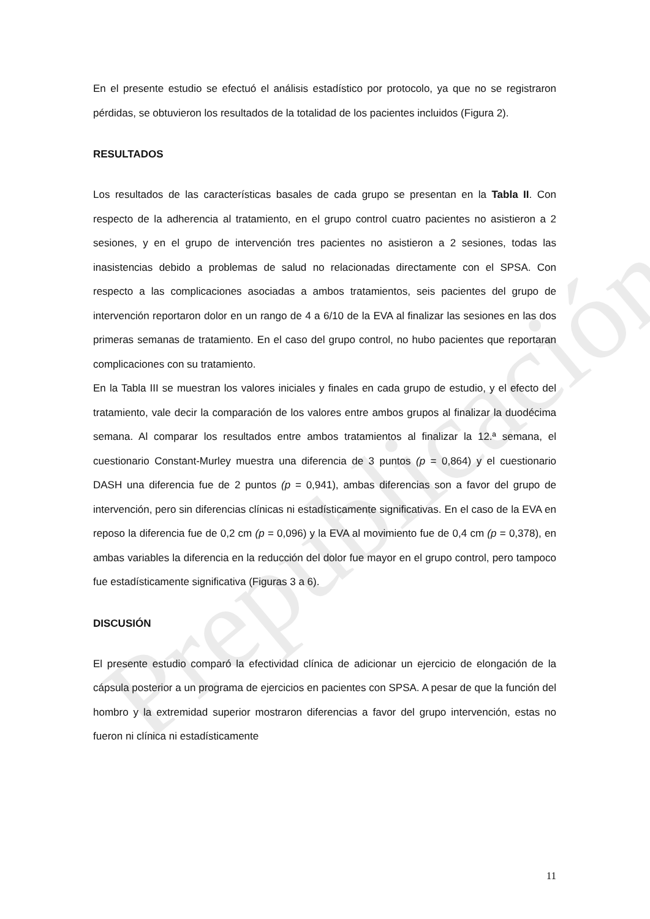Prepublicación
En el presente estudio se efectuó el análisis estadístico por protocolo, ya que no se registraron pérdidas, se obtuvieron los resultados de la totalidad de los pacientes incluidos (Figura 2).
RESULTADOS
Los resultados de las características basales de cada grupo se presentan en la Tabla II. Con respecto de la adherencia al tratamiento, en el grupo control cuatro pacientes no asistieron a 2 sesiones, y en el grupo de intervención tres pacientes no asistieron a 2 sesiones, todas las inasistencias debido a problemas de salud no relacionadas directamente con el SPSA. Con respecto a las complicaciones asociadas a ambos tratamientos, seis pacientes del grupo de intervención reportaron dolor en un rango de 4 a 6/10 de la EVA al finalizar las sesiones en las dos primeras semanas de tratamiento. En el caso del grupo control, no hubo pacientes que reportaran complicaciones con su tratamiento.
En la Tabla III se muestran los valores iniciales y finales en cada grupo de estudio, y el efecto del tratamiento, vale decir la comparación de los valores entre ambos grupos al finalizar la duodécima semana. Al comparar los resultados entre ambos tratamientos al finalizar la 12.ª semana, el cuestionario Constant-Murley muestra una diferencia de 3 puntos (p = 0,864) y el cuestionario DASH una diferencia fue de 2 puntos (p = 0,941), ambas diferencias son a favor del grupo de intervención, pero sin diferencias clínicas ni estadísticamente significativas. En el caso de la EVA en reposo la diferencia fue de 0,2 cm (p = 0,096) y la EVA al movimiento fue de 0,4 cm (p = 0,378), en ambas variables la diferencia en la reducción del dolor fue mayor en el grupo control, pero tampoco fue estadísticamente significativa (Figuras 3 a 6).
DISCUSIÓN
El presente estudio comparó la efectividad clínica de adicionar un ejercicio de elongación de la cápsula posterior a un programa de ejercicios en pacientes con SPSA. A pesar de que la función del hombro y la extremidad superior mostraron diferencias a favor del grupo intervención, estas no fueron ni clínica ni estadísticamente
11